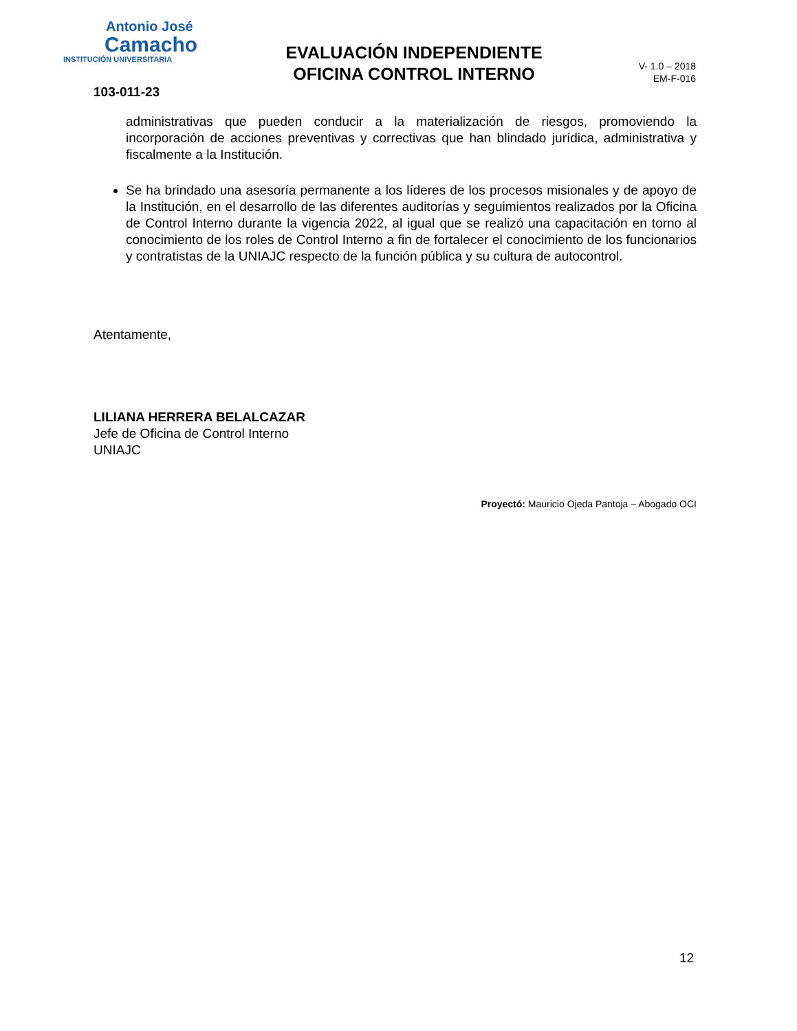Antonio José
Camacho
INSTITUCIÓN UNIVERSITARIA
EVALUACIÓN INDEPENDIENTE
OFICINA CONTROL INTERNO
V- 1.0 – 2018
EM-F-016
103-011-23
administrativas que pueden conducir a la materialización de riesgos, promoviendo la incorporación de acciones preventivas y correctivas que han blindado jurídica, administrativa y fiscalmente a la Institución.
Se ha brindado una asesoría permanente a los líderes de los procesos misionales y de apoyo de la Institución, en el desarrollo de las diferentes auditorías y seguimientos realizados por la Oficina de Control Interno durante la vigencia 2022, al igual que se realizó una capacitación en torno al conocimiento de los roles de Control Interno a fin de fortalecer el conocimiento de los funcionarios y contratistas de la UNIAJC respecto de la función pública y su cultura de autocontrol.
Atentamente,
LILIANA HERRERA BELALCAZAR
Jefe de Oficina de Control Interno
UNIAJC
Proyectó: Mauricio Ojeda Pantoja – Abogado OCI
12